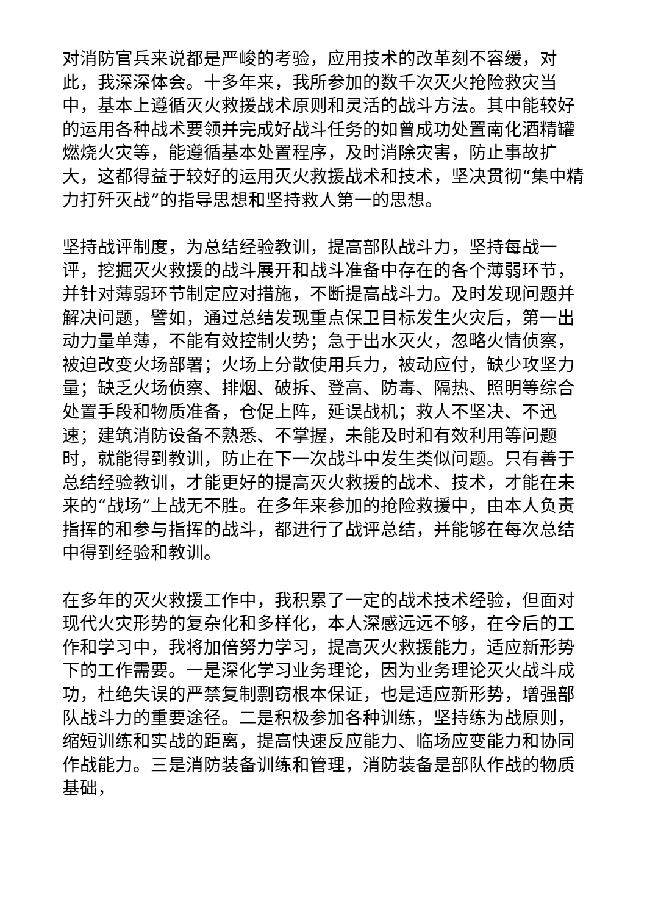对消防官兵来说都是严峻的考验，应用技术的改革刻不容缓，对此，我深深体会。十多年来，我所参加的数千次灭火抢险救灾当中，基本上遵循灭火救援战术原则和灵活的战斗方法。其中能较好的运用各种战术要领并完成好战斗任务的如曾成功处置南化酒精罐燃烧火灾等，能遵循基本处置程序，及时消除灾害，防止事故扩大，这都得益于较好的运用灭火救援战术和技术，坚决贯彻“集中精力打歼灭战”的指导思想和坚持救人第一的思想。
坚持战评制度，为总结经验教训，提高部队战斗力，坚持每战一评，挖掘灭火救援的战斗展开和战斗准备中存在的各个薄弱环节，并针对薄弱环节制定应对措施，不断提高战斗力。及时发现问题并解决问题，譬如，通过总结发现重点保卫目标发生火灾后，第一出动力量单薄，不能有效控制火势；急于出水灭火，忽略火情侦察，被迫改变火场部署；火场上分散使用兵力，被动应付，缺少攻坚力量；缺乏火场侦察、排烟、破拆、登高、防毒、隔热、照明等综合处置手段和物质准备，仓促上阵，延误战机；救人不坚决、不迅速；建筑消防设备不熟悉、不掌握，未能及时和有效利用等问题时，就能得到教训，防止在下一次战斗中发生类似问题。只有善于总结经验教训，才能更好的提高灭火救援的战术、技术，才能在未来的“战场”上战无不胜。在多年来参加的抢险救援中，由本人负责指挥的和参与指挥的战斗，都进行了战评总结，并能够在每次总结中得到经验和教训。
在多年的灭火救援工作中，我积累了一定的战术技术经验，但面对现代火灾形势的复杂化和多样化，本人深感远远不够，在今后的工作和学习中，我将加倍努力学习，提高灭火救援能力，适应新形势下的工作需要。一是深化学习业务理论，因为业务理论灭火战斗成功，杜绝失误的严禁复制剽窃根本保证，也是适应新形势，增强部队战斗力的重要途径。二是积极参加各种训练，坚持练为战原则，缩短训练和实战的距离，提高快速反应能力、临场应变能力和协同作战能力。三是消防装备训练和管理，消防装备是部队作战的物质基础，